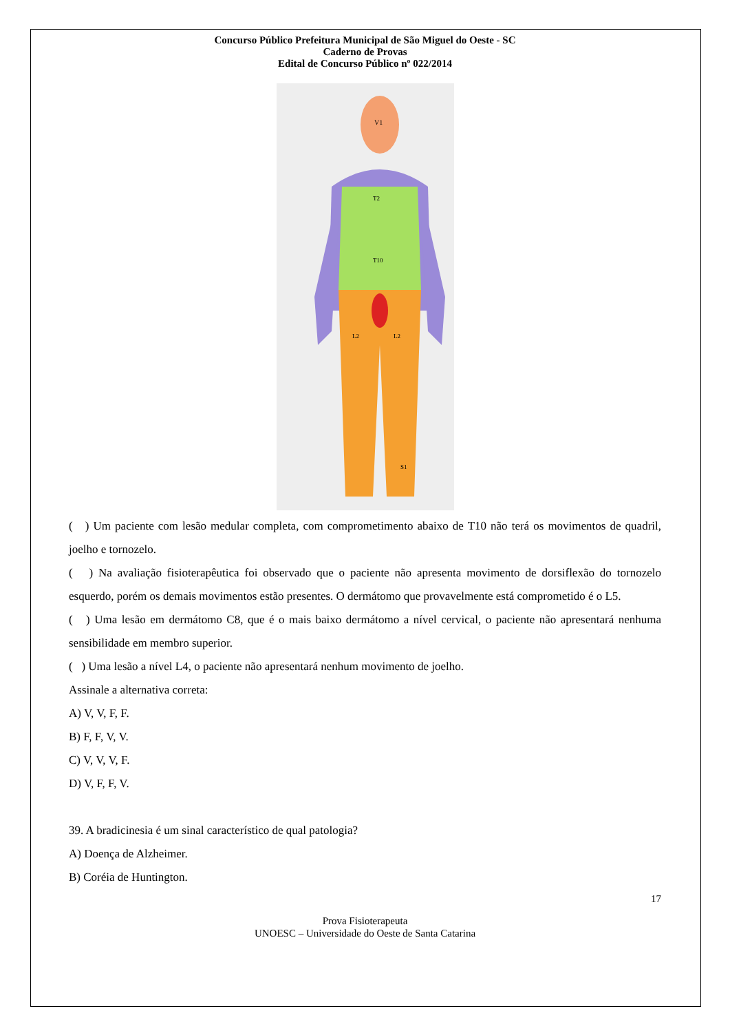Concurso Público Prefeitura Municipal de São Miguel do Oeste - SC
Caderno de Provas
Edital de Concurso Público nº 022/2014
V1
T2
T10
L2
L2
S1
( ) Um paciente com lesão medular completa, com comprometimento abaixo de T10 não terá os movimentos de quadril, joelho e tornozelo.
( ) Na avaliação fisioterapêutica foi observado que o paciente não apresenta movimento de dorsiflexão do tornozelo esquerdo, porém os demais movimentos estão presentes. O dermátomo que provavelmente está comprometido é o L5.
( ) Uma lesão em dermátomo C8, que é o mais baixo dermátomo a nível cervical, o paciente não apresentará nenhuma sensibilidade em membro superior.
( ) Uma lesão a nível L4, o paciente não apresentará nenhum movimento de joelho.
Assinale a alternativa correta:
A) V, V, F, F.
B) F, F, V, V.
C) V, V, V, F.
D) V, F, F, V.
39. A bradicinesia é um sinal característico de qual patologia?
A) Doença de Alzheimer.
B) Coréia de Huntington.
17
Prova Fisioterapeuta
UNOESC – Universidade do Oeste de Santa Catarina